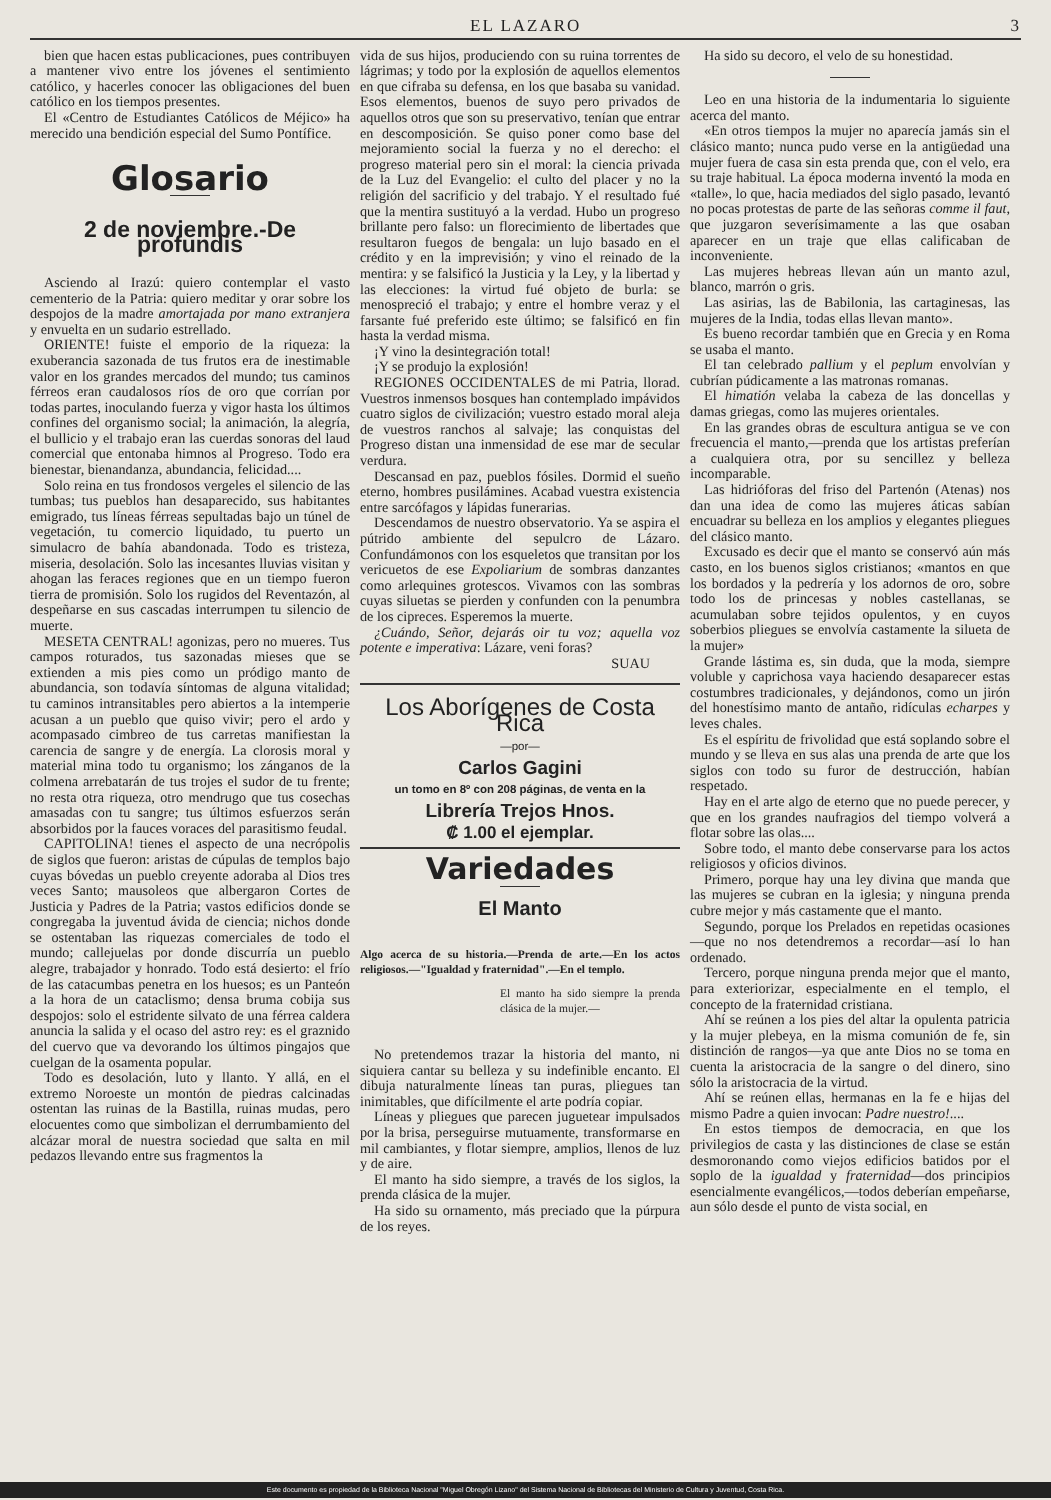EL LAZARO 3
bien que hacen estas publicaciones, pues contribuyen a mantener vivo entre los jóvenes el sentimiento católico, y hacerles conocer las obligaciones del buen católico en los tiempos presentes.
El «Centro de Estudiantes Católicos de Méjico» ha merecido una bendición especial del Sumo Pontífice.
Glosario
2 de noviembre.-De profundis
Asciendo al Irazú: quiero contemplar el vasto cementerio de la Patria: quiero meditar y orar sobre los despojos de la madre amortajada por mano extranjera y envuelta en un sudario estrellado.
ORIENTE! fuiste el emporio de la riqueza: la exuberancia sazonada de tus frutos era de inestimable valor en los grandes mercados del mundo; tus caminos férreos eran caudalosos ríos de oro que corrían por todas partes, inoculando fuerza y vigor hasta los últimos confines del organismo social; la animación, la alegría, el bullicio y el trabajo eran las cuerdas sonoras del laud comercial que entonaba himnos al Progreso. Todo era bienestar, bienandanza, abundancia, felicidad....
Solo reina en tus frondosos vergeles el silencio de las tumbas; tus pueblos han desaparecido, sus habitantes emigrado, tus líneas férreas sepultadas bajo un túnel de vegetación, tu comercio liquidado, tu puerto un simulacro de bahía abandonada. Todo es tristeza, miseria, desolación. Solo las incesantes lluvias visitan y ahogan las feraces regiones que en un tiempo fueron tierra de promisión. Solo los rugidos del Reventazón, al despeñarse en sus cascadas interrumpen tu silencio de muerte.
MESETA CENTRAL! agonizas, pero no mueres. Tus campos roturados, tus sazonadas mieses que se extienden a mis pies como un pródigo manto de abundancia, son todavía síntomas de alguna vitalidad; tu caminos intransitables pero abiertos a la intemperie acusan a un pueblo que quiso vivir; pero el ardo y acompasado cimbreo de tus carretas manifiestan la carencia de sangre y de energía. La clorosis moral y material mina todo tu organismo; los zánganos de la colmena arrebatarán de tus trojes el sudor de tu frente; no resta otra riqueza, otro mendrugo que tus cosechas amasadas con tu sangre; tus últimos esfuerzos serán absorbidos por la fauces voraces del parasitismo feudal.
CAPITOLINA! tienes el aspecto de una necrópolis de siglos que fueron: aristas de cúpulas de templos bajo cuyas bóvedas un pueblo creyente adoraba al Dios tres veces Santo; mausoleos que albergaron Cortes de Justicia y Padres de la Patria; vastos edificios donde se congregaba la juventud ávida de ciencia; nichos donde se ostentaban las riquezas comerciales de todo el mundo; callejuelas por donde discurría un pueblo alegre, trabajador y honrado. Todo está desierto: el frío de las catacumbas penetra en los huesos; es un Panteón a la hora de un cataclismo; densa bruma cobija sus despojos: solo el estridente silvato de una férrea caldera anuncia la salida y el ocaso del astro rey: es el graznido del cuervo que va devorando los últimos pingajos que cuelgan de la osamenta popular.
Todo es desolación, luto y llanto. Y allá, en el extremo Noroeste un montón de piedras calcinadas ostentan las ruinas de la Bastilla, ruinas mudas, pero elocuentes como que simbolizan el derrumbamiento del alcázar moral de nuestra sociedad que salta en mil pedazos llevando entre sus fragmentos la
vida de sus hijos, produciendo con su ruina torrentes de lágrimas; y todo por la explosión de aquellos elementos en que cifraba su defensa, en los que basaba su vanidad. Esos elementos, buenos de suyo pero privados de aquellos otros que son su preservativo, tenían que entrar en descomposición. Se quiso poner como base del mejoramiento social la fuerza y no el derecho: el progreso material pero sin el moral: la ciencia privada de la Luz del Evangelio: el culto del placer y no la religión del sacrificio y del trabajo. Y el resultado fué que la mentira sustituyó a la verdad. Hubo un progreso brillante pero falso: un florecimiento de libertades que resultaron fuegos de bengala: un lujo basado en el crédito y en la imprevisión; y vino el reinado de la mentira: y se falsificó la Justicia y la Ley, y la libertad y las elecciones: la virtud fué objeto de burla: se menospreció el trabajo; y entre el hombre veraz y el farsante fué preferido este último; se falsificó en fin hasta la verdad misma.
¡Y vino la desintegración total!
¡Y se produjo la explosión!
REGIONES OCCIDENTALES de mi Patria, llorad. Vuestros inmensos bosques han contemplado impávidos cuatro siglos de civilización; vuestro estado moral aleja de vuestros ranchos al salvaje; las conquistas del Progreso distan una inmensidad de ese mar de secular verdura.
Descansad en paz, pueblos fósiles. Dormid el sueño eterno, hombres pusilámines. Acabad vuestra existencia entre sarcófagos y lápidas funerarias.
Descendamos de nuestro observatorio. Ya se aspira el pútrido ambiente del sepulcro de Lázaro. Confundámonos con los esqueletos que transitan por los vericuetos de ese Expoliarium de sombras danzantes como arlequines grotescos. Vivamos con las sombras cuyas siluetas se pierden y confunden con la penumbra de los cipreces. Esperemos la muerte.
¿Cuándo, Señor, dejarás oir tu voz; aquella voz potente e imperativa: Lázare, veni foras?
SUAU
Los Aborígenes de Costa Rica
—por—
Carlos Gagini
un tomo en 8º con 208 páginas, de venta en la
Librería Trejos Hnos.
₡ 1.00 el ejemplar.
Variedades
El Manto
Algo acerca de su historia.—Prenda de arte.—En los actos religiosos.—"Igualdad y fraternidad".—En el templo.
El manto ha sido siempre la prenda clásica de la mujer.—
No pretendemos trazar la historia del manto, ni siquiera cantar su belleza y su indefinible encanto. El dibuja naturalmente líneas tan puras, pliegues tan inimitables, que difícilmente el arte podría copiar.
Líneas y pliegues que parecen juguetear impulsados por la brisa, perseguirse mutuamente, transformarse en mil cambiantes, y flotar siempre, amplios, llenos de luz y de aire.
El manto ha sido siempre, a través de los siglos, la prenda clásica de la mujer.
Ha sido su ornamento, más preciado que la púrpura de los reyes.
Ha sido su decoro, el velo de su honestidad.
Leo en una historia de la indumentaria lo siguiente acerca del manto.
«En otros tiempos la mujer no aparecía jamás sin el clásico manto; nunca pudo verse en la antigüedad una mujer fuera de casa sin esta prenda que, con el velo, era su traje habitual. La época moderna inventó la moda en «talle», lo que, hacia mediados del siglo pasado, levantó no pocas protestas de parte de las señoras comme il faut, que juzgaron severísimamente a las que osaban aparecer en un traje que ellas calificaban de inconveniente.
Las mujeres hebreas llevan aún un manto azul, blanco, marrón o gris.
Las asirias, las de Babilonia, las cartaginesas, las mujeres de la India, todas ellas llevan manto».
Es bueno recordar también que en Grecia y en Roma se usaba el manto.
El tan celebrado pallium y el peplum envolvían y cubrían púdicamente a las matronas romanas.
El himatión velaba la cabeza de las doncellas y damas griegas, como las mujeres orientales.
En las grandes obras de escultura antigua se ve con frecuencia el manto,—prenda que los artistas preferían a cualquiera otra, por su sencillez y belleza incomparable.
Las hidrióforas del friso del Partenón (Atenas) nos dan una idea de como las mujeres áticas sabían encuadrar su belleza en los amplios y elegantes pliegues del clásico manto.
Excusado es decir que el manto se conservó aún más casto, en los buenos siglos cristianos; «mantos en que los bordados y la pedrería y los adornos de oro, sobre todo los de princesas y nobles castellanas, se acumulaban sobre tejidos opulentos, y en cuyos soberbios pliegues se envolvía castamente la silueta de la mujer»
Grande lástima es, sin duda, que la moda, siempre voluble y caprichosa vaya haciendo desaparecer estas costumbres tradicionales, y dejándonos, como un jirón del honestísimo manto de antaño, ridículas echarpes y leves chales.
Es el espíritu de frivolidad que está soplando sobre el mundo y se lleva en sus alas una prenda de arte que los siglos con todo su furor de destrucción, habían respetado.
Hay en el arte algo de eterno que no puede perecer, y que en los grandes naufragios del tiempo volverá a flotar sobre las olas....
Sobre todo, el manto debe conservarse para los actos religiosos y oficios divinos.
Primero, porque hay una ley divina que manda que las mujeres se cubran en la iglesia; y ninguna prenda cubre mejor y más castamente que el manto.
Segundo, porque los Prelados en repetidas ocasiones—que no nos detendremos a recordar—así lo han ordenado.
Tercero, porque ninguna prenda mejor que el manto, para exteriorizar, especialmente en el templo, el concepto de la fraternidad cristiana.
Ahí se reúnen a los pies del altar la opulenta patricia y la mujer plebeya, en la misma comunión de fe, sin distinción de rangos—ya que ante Dios no se toma en cuenta la aristocracia de la sangre o del dinero, sino sólo la aristocracia de la virtud.
Ahí se reúnen ellas, hermanas en la fe e hijas del mismo Padre a quien invocan: Padre nuestro!....
En estos tiempos de democracia, en que los privilegios de casta y las distinciones de clase se están desmoronando como viejos edificios batidos por el soplo de la igualdad y fraternidad—dos principios esencialmente evangélicos,—todos deberían empeñarse, aun sólo desde el punto de vista social, en
Este documento es propiedad de la Biblioteca Nacional "Miguel Obregón Lizano" del Sistema Nacional de Bibliotecas del Ministerio de Cultura y Juventud, Costa Rica.